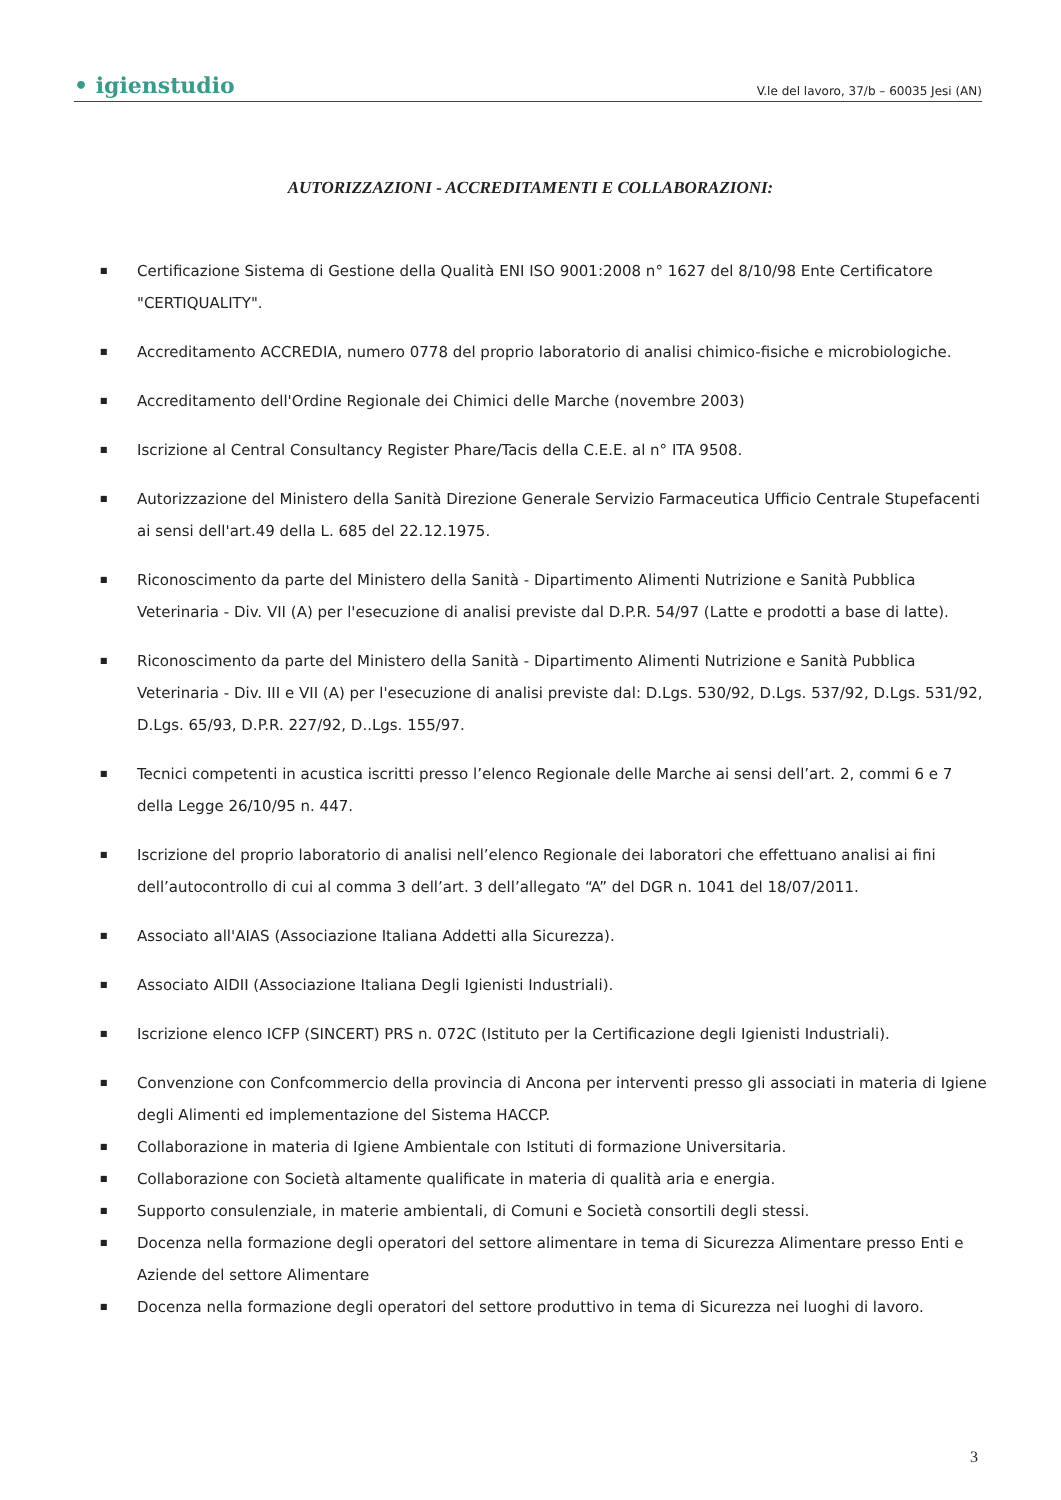• igienstudio V.le del lavoro, 37/b – 60035 Jesi (AN)
AUTORIZZAZIONI - ACCREDITAMENTI E COLLABORAZIONI:
■ Certificazione Sistema di Gestione della Qualità ENI ISO 9001:2008 n° 1627 del 8/10/98 Ente Certificatore "CERTIQUALITY".
■ Accreditamento ACCREDIA, numero 0778 del proprio laboratorio di analisi chimico-fisiche e microbiologiche.
■ Accreditamento dell'Ordine Regionale dei Chimici delle Marche (novembre 2003)
■ Iscrizione al Central Consultancy Register Phare/Tacis della C.E.E. al n° ITA 9508.
■ Autorizzazione del Ministero della Sanità Direzione Generale Servizio Farmaceutica Ufficio Centrale Stupefacenti ai sensi dell'art.49 della L. 685 del 22.12.1975.
■ Riconoscimento da parte del Ministero della Sanità - Dipartimento Alimenti Nutrizione e Sanità Pubblica Veterinaria - Div. VII (A) per l'esecuzione di analisi previste dal D.P.R. 54/97 (Latte e prodotti a base di latte).
■ Riconoscimento da parte del Ministero della Sanità - Dipartimento Alimenti Nutrizione e Sanità Pubblica Veterinaria - Div. III e VII (A) per l'esecuzione di analisi previste dal: D.Lgs. 530/92, D.Lgs. 537/92, D.Lgs. 531/92, D.Lgs. 65/93, D.P.R. 227/92, D..Lgs. 155/97.
■ Tecnici competenti in acustica iscritti presso l’elenco Regionale delle Marche ai sensi dell’art. 2, commi 6 e 7 della Legge 26/10/95 n. 447.
■ Iscrizione del proprio laboratorio di analisi nell’elenco Regionale dei laboratori che effettuano analisi ai fini dell’autocontrollo di cui al comma 3 dell’art. 3 dell’allegato “A” del DGR n. 1041 del 18/07/2011.
■ Associato all'AIAS (Associazione Italiana Addetti alla Sicurezza).
■ Associato AIDII (Associazione Italiana Degli Igienisti Industriali).
■ Iscrizione elenco ICFP (SINCERT) PRS n. 072C (Istituto per la Certificazione degli Igienisti Industriali).
■ Convenzione con Confcommercio della provincia di Ancona per interventi presso gli associati in materia di Igiene degli Alimenti ed implementazione del Sistema HACCP.
■ Collaborazione in materia di Igiene Ambientale con Istituti di formazione Universitaria.
■ Collaborazione con Società altamente qualificate in materia di qualità aria e energia.
■ Supporto consulenziale, in materie ambientali, di Comuni e Società consortili degli stessi.
■ Docenza nella formazione degli operatori del settore alimentare in tema di Sicurezza Alimentare presso Enti e Aziende del settore Alimentare
■ Docenza nella formazione degli operatori del settore produttivo in tema di Sicurezza nei luoghi di lavoro.
3